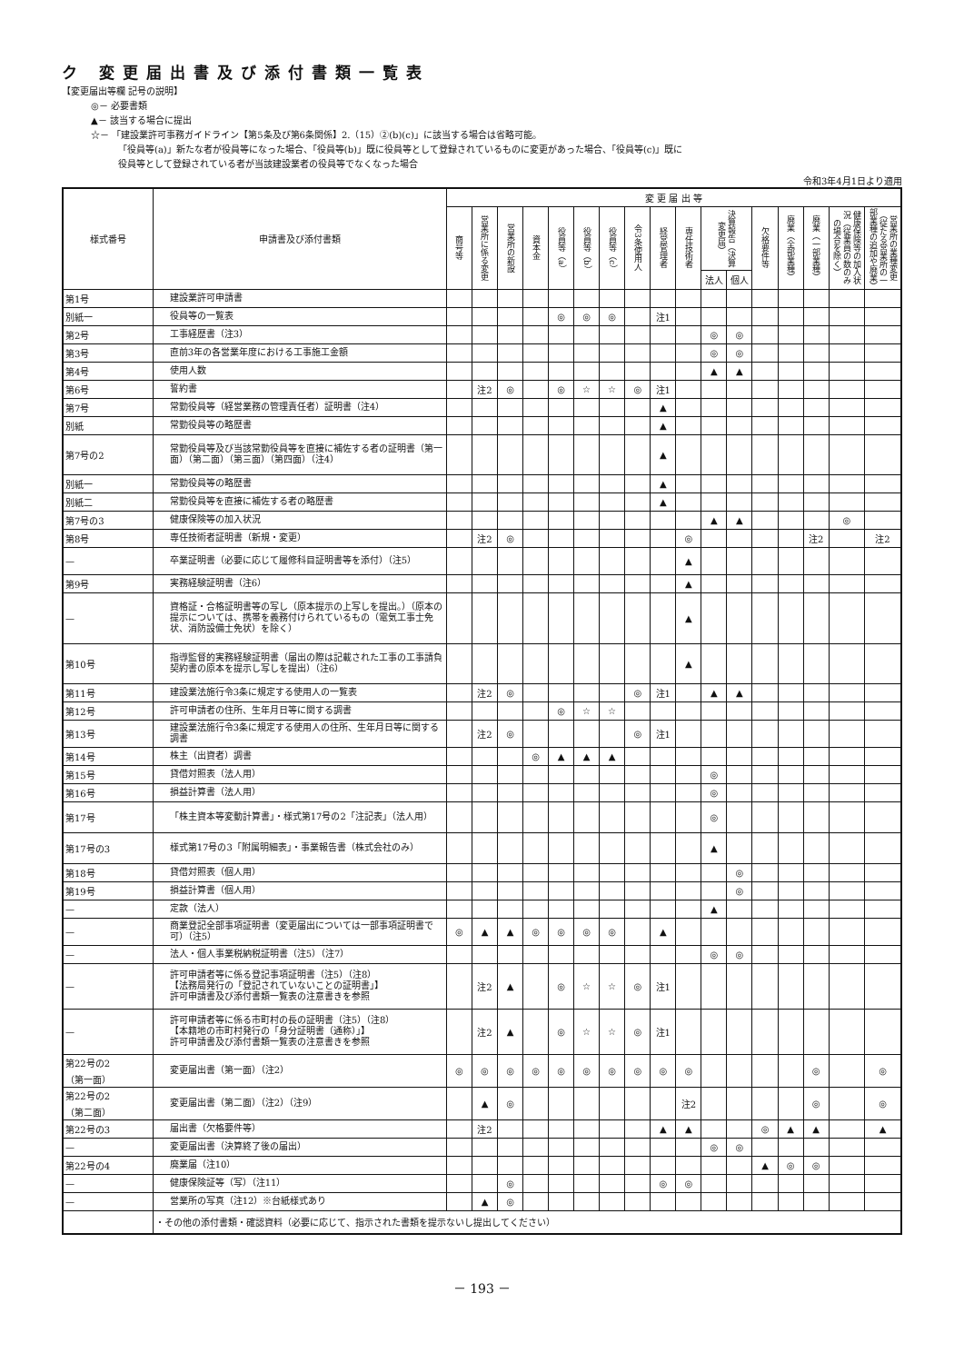ク 変更届出書及び添付書類一覧表
【変更届出等欄 記号の説明】
◎－ 必要書類
▲－ 該当する場合に提出
☆－ 「建設業許可事務ガイドライン【第5条及び第6条関係】2.（15）②(b)(c)」に該当する場合は省略可能。
「役員等(a)」新たな者が役員等になった場合、「役員等(b)」既に役員等として登録されているものに変更があった場合、「役員等(c)」既に
役員等として登録されている者が当該建設業者の役員等でなくなった場合
令和3年4月1日より適用
| 様式番号 | 申請書及び添付書類 | 変 更 届 出 等 | | | | | | | | | | | | | | | | |
| --- | --- | --- | --- | --- | --- | --- | --- | --- | --- | --- | --- | --- | --- | --- | --- | --- | --- | --- |
| | | 商号等 | 営業所に係る変更 | 営業所の新設 | 資本金 | 役員等（a） | 役員等（b） | 役員等（c） | 令3条使用人 | 経営管理者 | 専任技術者 | 決算報告（決算変更届） | | 欠格要件等 | 廃業（全部業種） | 廃業（一部業種） | 健康保険等の加入状況（従業員の数のみの場合を除く） | 営業所の業種変更（従たる営業所の一部業種の追加や廃業） |
| | | | | | | | | | | | | 法人 | 個人 | | | | | |
| 第1号 | 建設業許可申請書 | | | | | | | | | | | | | | | | | |
| 別紙一 | 役員等の一覧表 | | | | | ◎ | ◎ | ◎ | | 注1 | | | | | | | | |
| 第2号 | 工事経歴書（注3） | | | | | | | | | | | ◎ | ◎ | | | | | |
| 第3号 | 直前3年の各営業年度における工事施工金額 | | | | | | | | | | | ◎ | ◎ | | | | | |
| 第4号 | 使用人数 | | | | | | | | | | | ▲ | ▲ | | | | | |
| 第6号 | 誓約書 | | 注2 | ◎ | | ◎ | ☆ | ☆ | ◎ | 注1 | | | | | | | | |
| 第7号 | 常勤役員等（経営業務の管理責任者）証明書（注4） | | | | | | | | | ▲ | | | | | | | | |
| 別紙 | 常勤役員等の略歴書 | | | | | | | | | ▲ | | | | | | | | |
| 第7号の2 | 常勤役員等及び当該常勤役員等を直接に補佐する者の証明書（第一面）（第二面）（第三面）（第四面）（注4） | | | | | | | | | ▲ | | | | | | | | |
| 別紙一 | 常勤役員等の略歴書 | | | | | | | | | ▲ | | | | | | | | |
| 別紙二 | 常勤役員等を直接に補佐する者の略歴書 | | | | | | | | | ▲ | | | | | | | | |
| 第7号の3 | 健康保険等の加入状況 | | | | | | | | | | | ▲ | ▲ | | | | ◎ | |
| 第8号 | 専任技術者証明書（新規・変更） | | 注2 | ◎ | | | | | | | ◎ | | | | | 注2 | | 注2 |
| — | 卒業証明書（必要に応じて履修科目証明書等を添付）（注5） | | | | | | | | | | ▲ | | | | | | | |
| 第9号 | 実務経験証明書（注6） | | | | | | | | | | ▲ | | | | | | | |
| — | 資格証・合格証明書等の写し（原本提示の上写しを提出。）（原本の提示については、携帯を義務付けられているもの（電気工事士免状、消防設備士免状）を除く） | | | | | | | | | | ▲ | | | | | | | |
| 第10号 | 指導監督的実務経験証明書（届出の際は記載された工事の工事請負契約書の原本を提示し写しを提出）（注6） | | | | | | | | | | ▲ | | | | | | | |
| 第11号 | 建設業法施行令3条に規定する使用人の一覧表 | | 注2 | ◎ | | | | | ◎ | 注1 | | ▲ | ▲ | | | | | |
| 第12号 | 許可申請者の住所、生年月日等に関する調書 | | | | | ◎ | ☆ | ☆ | | | | | | | | | | |
| 第13号 | 建設業法施行令3条に規定する使用人の住所、生年月日等に関する調書 | | 注2 | ◎ | | | | | ◎ | 注1 | | | | | | | | |
| 第14号 | 株主（出資者）調書 | | | | ◎ | ▲ | ▲ | ▲ | | | | | | | | | | |
| 第15号 | 貸借対照表（法人用） | | | | | | | | | | | ◎ | | | | | | |
| 第16号 | 損益計算書（法人用） | | | | | | | | | | | ◎ | | | | | | |
| 第17号 | 「株主資本等変動計算書」・様式第17号の2「注記表」（法人用） | | | | | | | | | | | ◎ | | | | | | |
| 第17号の3 | 様式第17号の3「附属明細表」・事業報告書（株式会社のみ） | | | | | | | | | | | ▲ | | | | | | |
| 第18号 | 貸借対照表（個人用） | | | | | | | | | | | | ◎ | | | | | |
| 第19号 | 損益計算書（個人用） | | | | | | | | | | | | ◎ | | | | | |
| — | 定款（法人） | | | | | | | | | | | ▲ | | | | | | |
| — | 商業登記全部事項証明書（変更届出については一部事項証明書で可）（注5） | ◎ | ▲ | ▲ | ◎ | ◎ | ◎ | ◎ | | ▲ | | | | | | | | |
| — | 法人・個人事業税納税証明書（注5）（注7） | | | | | | | | | | | ◎ | ◎ | | | | | |
| — | 許可申請者等に係る登記事項証明書（注5）（注8） 【法務局発行の「登記されていないことの証明書」】 許可申請書及び添付書類一覧表の注意書きを参照 | | 注2 | ▲ | | ◎ | ☆ | ☆ | ◎ | 注1 | | | | | | | | |
| — | 許可申請者等に係る市町村の長の証明書（注5）（注8） 【本籍地の市町村発行の「身分証明書（通称）」】 許可申請書及び添付書類一覧表の注意書きを参照 | | 注2 | ▲ | | ◎ | ☆ | ☆ | ◎ | 注1 | | | | | | | | |
| 第22号の2 （第一面） | 変更届出書（第一面）（注2） | ◎ | ◎ | ◎ | ◎ | ◎ | ◎ | ◎ | ◎ | ◎ | ◎ | | | | | ◎ | | ◎ |
| 第22号の2 （第二面） | 変更届出書（第二面）（注2）（注9） | | ▲ | ◎ | | | | | | | 注2 | | | | | ◎ | | ◎ |
| 第22号の3 | 届出書（欠格要件等） | | 注2 | | | | | | | ▲ | ▲ | | | ◎ | ▲ | ▲ | | ▲ |
| — | 変更届出書（決算終了後の届出） | | | | | | | | | | | ◎ | ◎ | | | | | |
| 第22号の4 | 廃業届（注10） | | | | | | | | | | | | | ▲ | ◎ | ◎ | | |
| — | 健康保険証等（写）（注11） | | | ◎ | | | | | | ◎ | ◎ | | | | | | | |
| — | 営業所の写真（注12）※台紙様式あり | | ▲ | ◎ | | | | | | | | | | | | | | |
| | ・その他の添付書類・確認資料（必要に応じて、指示された書類を提示ないし提出してください） | | | | | | | | | | | | | | | | | |
－ 193 －